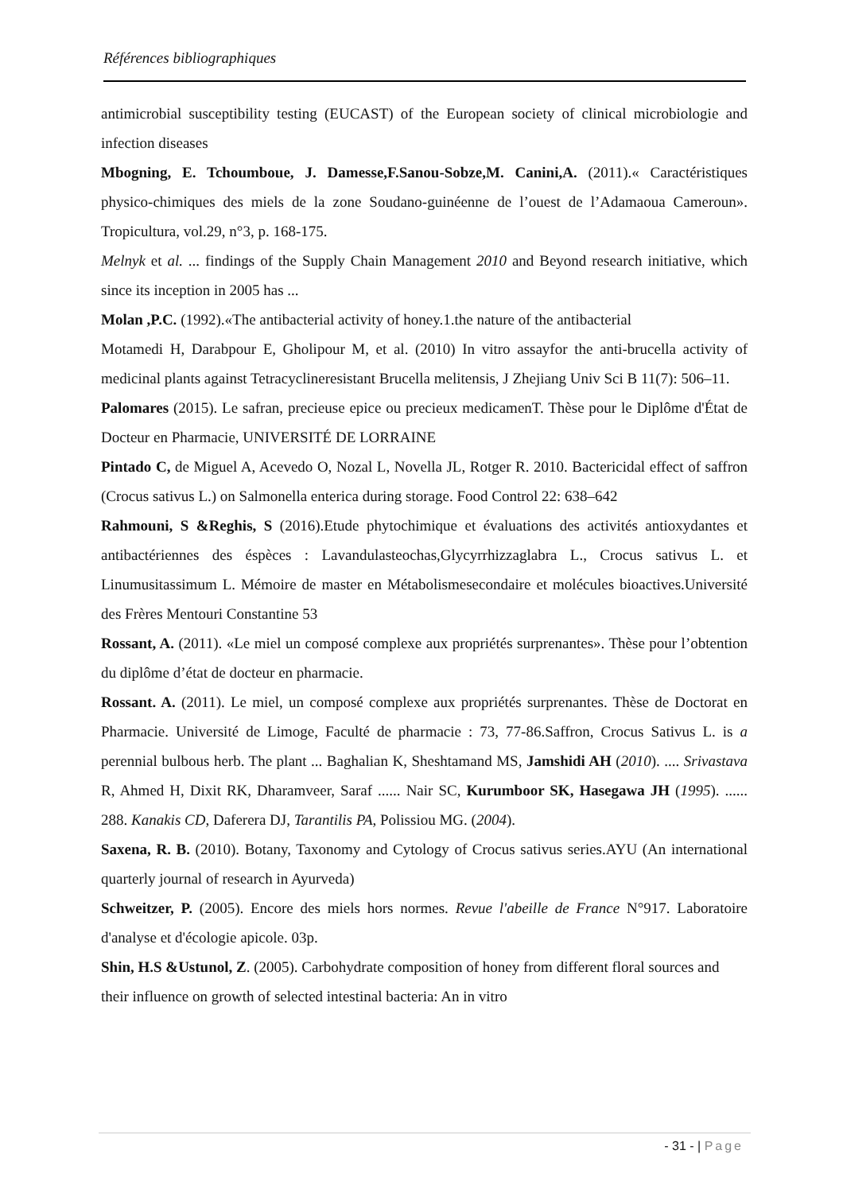Références bibliographiques
antimicrobial susceptibility testing (EUCAST) of the European society of clinical microbiologie and infection diseases
Mbogning, E. Tchoumboue, J. Damesse,F.Sanou-Sobze,M. Canini,A. (2011).« Caractéristiques physico-chimiques des miels de la zone Soudano-guinéenne de l’ouest de l’Adamaoua Cameroun». Tropicultura, vol.29, n°3, p. 168-175.
Melnyk et al. ... findings of the Supply Chain Management 2010 and Beyond research initiative, which since its inception in 2005 has ...
Molan ,P.C. (1992).«The antibacterial activity of honey.1.the nature of the antibacterial
Motamedi H, Darabpour E, Gholipour M, et al. (2010) In vitro assayfor the anti-brucella activity of medicinal plants against Tetracyclineresistant Brucella melitensis, J Zhejiang Univ Sci B 11(7): 506–11.
Palomares (2015). Le safran, precieuse epice ou precieux medicamenT. Thèse pour le Diplôme d'État de Docteur en Pharmacie, UNIVERSITÉ DE LORRAINE
Pintado C, de Miguel A, Acevedo O, Nozal L, Novella JL, Rotger R. 2010. Bactericidal effect of saffron (Crocus sativus L.) on Salmonella enterica during storage. Food Control 22: 638–642
Rahmouni, S &Reghis, S (2016).Etude phytochimique et évaluations des activités antioxydantes et antibactériennes des éspèces : Lavandulasteochas,Glycyrrhizzaglabra L., Crocus sativus L. et Linumusitassimum L. Mémoire de master en Métabolismesecondaire et molécules bioactives.Université des Frères Mentouri Constantine 53
Rossant, A. (2011). «Le miel un composé complexe aux propriétés surprenantes». Thèse pour l’obtention du diplôme d’état de docteur en pharmacie.
Rossant. A. (2011). Le miel, un composé complexe aux propriétés surprenantes. Thèse de Doctorat en Pharmacie. Université de Limoge, Faculté de pharmacie : 73, 77-86.Saffron, Crocus Sativus L. is a perennial bulbous herb. The plant ... Baghalian K, Sheshtamand MS, Jamshidi AH (2010). .... Srivastava R, Ahmed H, Dixit RK, Dharamveer, Saraf ...... Nair SC, Kurumboor SK, Hasegawa JH (1995). ...... 288. Kanakis CD, Daferera DJ, Tarantilis PA, Polissiou MG. (2004).
Saxena, R. B. (2010). Botany, Taxonomy and Cytology of Crocus sativus series.AYU (An international quarterly journal of research in Ayurveda)
Schweitzer, P. (2005). Encore des miels hors normes. Revue l'abeille de France N°917. Laboratoire d'analyse et d'écologie apicole. 03p.
Shin, H.S &Ustunol, Z. (2005). Carbohydrate composition of honey from different floral sources and their influence on growth of selected intestinal bacteria: An in vitro
- 31 - | Page